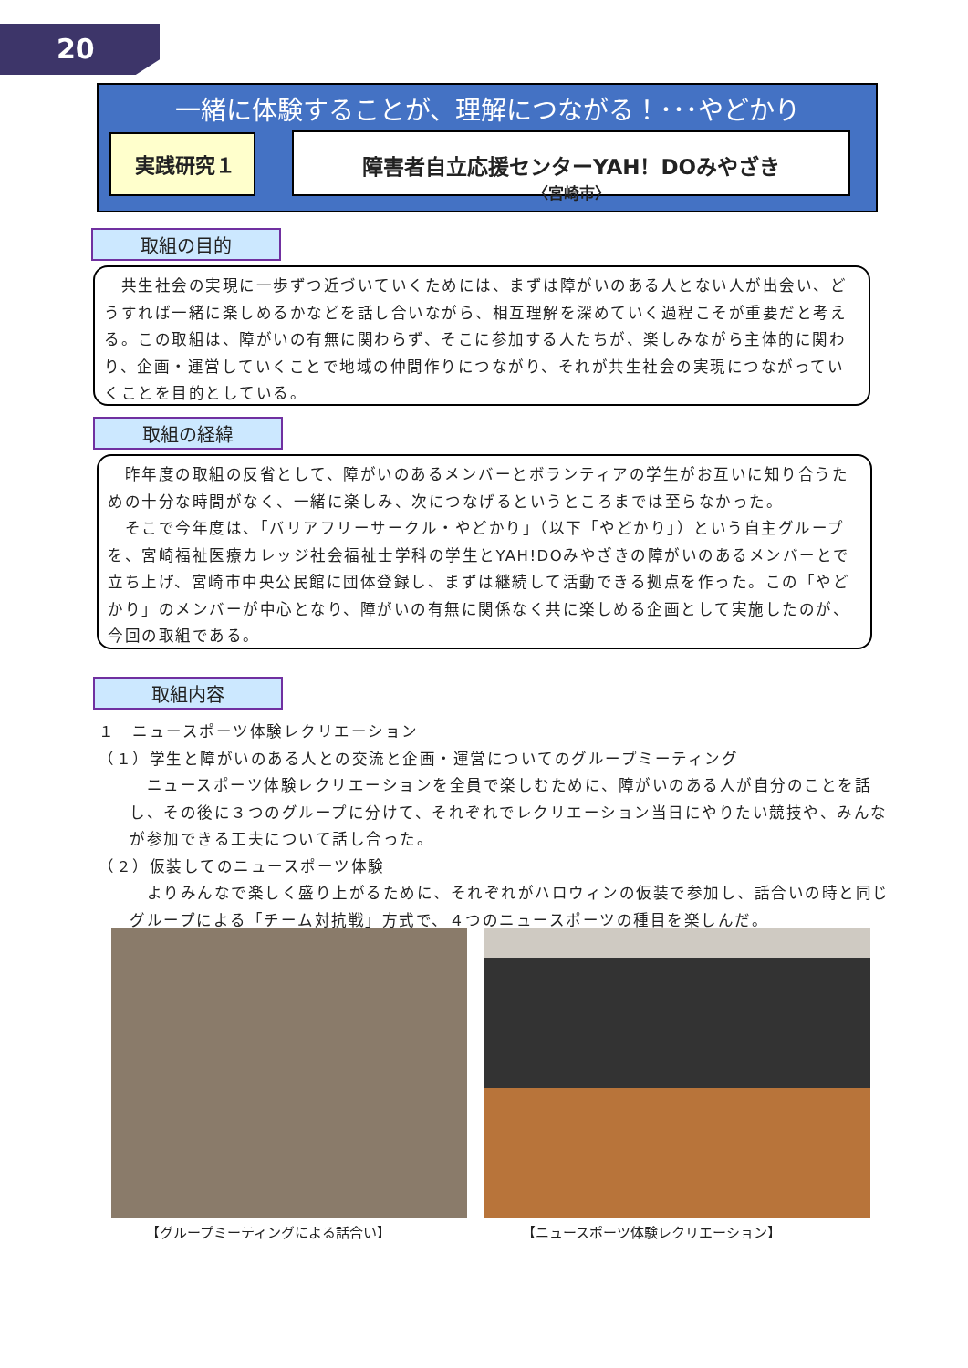20
一緒に体験することが、理解につながる！･･･やどかり
実践研究１ 障害者自立応援センターYAH！DOみやざき
〈宮崎市〉
取組の目的
　共生社会の実現に一歩ずつ近づいていくためには、まずは障がいのある人とない人が出会い、どうすれば一緒に楽しめるかなどを話し合いながら、相互理解を深めていく過程こそが重要だと考える。この取組は、障がいの有無に関わらず、そこに参加する人たちが、楽しみながら主体的に関わり、企画・運営していくことで地域の仲間作りにつながり、それが共生社会の実現につながっていくことを目的としている。
取組の経緯
　昨年度の取組の反省として、障がいのあるメンバーとボランティアの学生がお互いに知り合うための十分な時間がなく、一緒に楽しみ、次につなげるというところまでは至らなかった。
　そこで今年度は、「バリアフリーサークル・やどかり」（以下「やどかり」）という自主グループを、宮崎福祉医療カレッジ社会福祉士学科の学生とYAH!DOみやざきの障がいのあるメンバーとで立ち上げ、宮崎市中央公民館に団体登録し、まずは継続して活動できる拠点を作った。この「やどかり」のメンバーが中心となり、障がいの有無に関係なく共に楽しめる企画として実施したのが、今回の取組である。
取組内容
１　ニュースポーツ体験レクリエーション
（１）学生と障がいのある人との交流と企画・運営についてのグループミーティング
　ニュースポーツ体験レクリエーションを全員で楽しむために、障がいのある人が自分のことを話し、その後に３つのグループに分けて、それぞれでレクリエーション当日にやりたい競技や、みんなが参加できる工夫について話し合った。
（２）仮装してのニュースポーツ体験
　よりみんなで楽しく盛り上がるために、それぞれがハロウィンの仮装で参加し、話合いの時と同じグループによる「チーム対抗戦」方式で、４つのニュースポーツの種目を楽しんだ。
【グループミーティングによる話合い】
【ニュースポーツ体験レクリエーション】